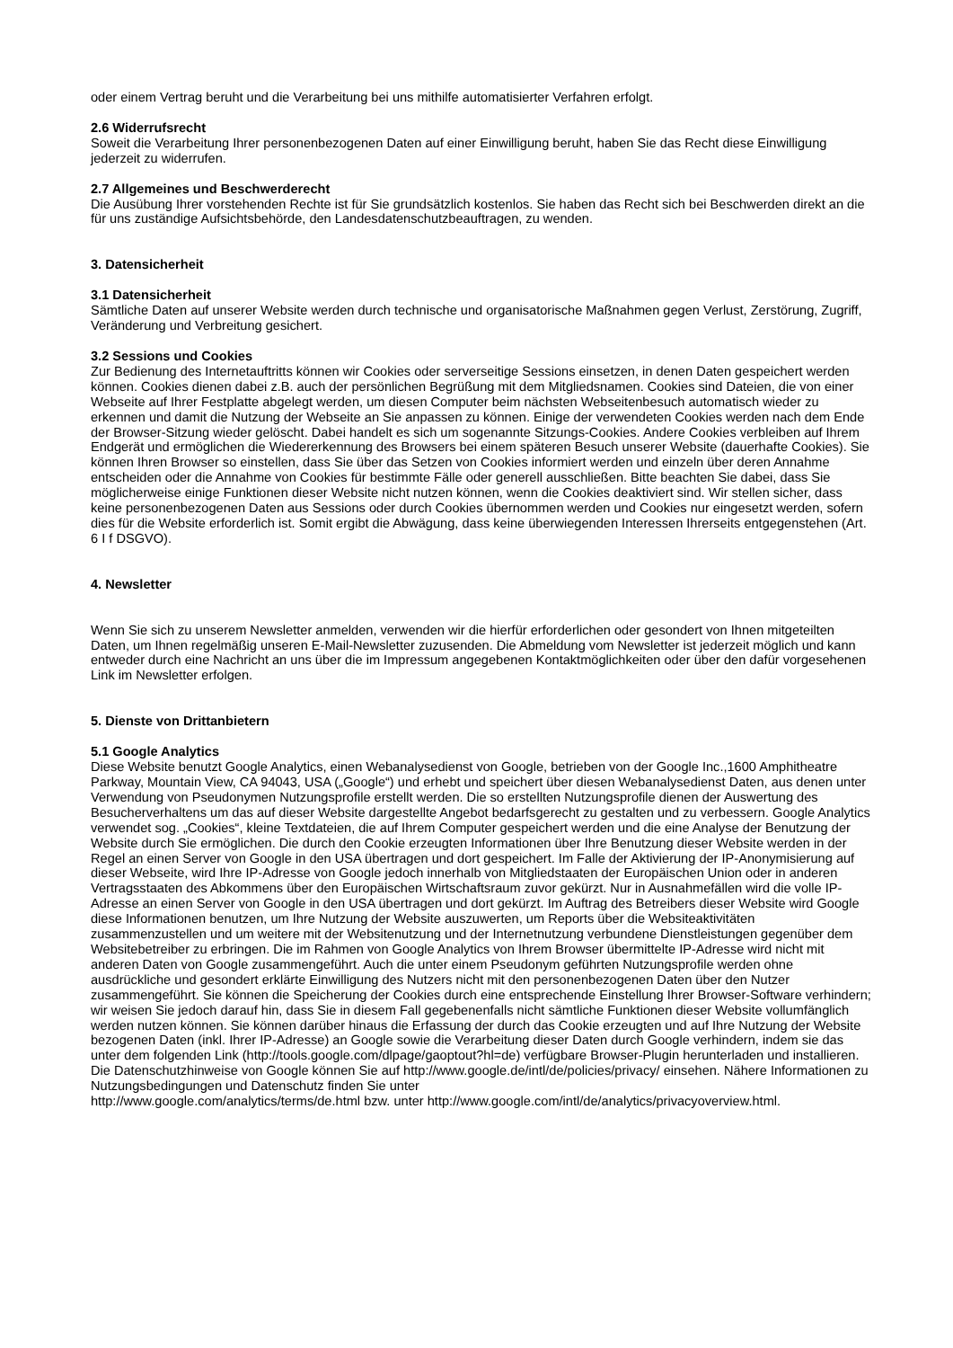oder einem Vertrag beruht und die Verarbeitung bei uns mithilfe automatisierter Verfahren erfolgt.
2.6 Widerrufsrecht
Soweit die Verarbeitung Ihrer personenbezogenen Daten auf einer Einwilligung beruht, haben Sie das Recht diese Einwilligung jederzeit zu widerrufen.
2.7 Allgemeines und Beschwerderecht
Die Ausübung Ihrer vorstehenden Rechte ist für Sie grundsätzlich kostenlos. Sie haben das Recht sich bei Beschwerden direkt an die für uns zuständige Aufsichtsbehörde, den Landesdatenschutzbeauftragen, zu wenden.
3. Datensicherheit
3.1 Datensicherheit
Sämtliche Daten auf unserer Website werden durch technische und organisatorische Maßnahmen gegen Verlust, Zerstörung, Zugriff, Veränderung und Verbreitung gesichert.
3.2 Sessions und Cookies
Zur Bedienung des Internetauftritts können wir Cookies oder serverseitige Sessions einsetzen, in denen Daten gespeichert werden können. Cookies dienen dabei z.B. auch der persönlichen Begrüßung mit dem Mitgliedsnamen. Cookies sind Dateien, die von einer Webseite auf Ihrer Festplatte abgelegt werden, um diesen Computer beim nächsten Webseitenbesuch automatisch wieder zu erkennen und damit die Nutzung der Webseite an Sie anpassen zu können. Einige der verwendeten Cookies werden nach dem Ende der Browser-Sitzung wieder gelöscht. Dabei handelt es sich um sogenannte Sitzungs-Cookies. Andere Cookies verbleiben auf Ihrem Endgerät und ermöglichen die Wiedererkennung des Browsers bei einem späteren Besuch unserer Website (dauerhafte Cookies). Sie können Ihren Browser so einstellen, dass Sie über das Setzen von Cookies informiert werden und einzeln über deren Annahme entscheiden oder die Annahme von Cookies für bestimmte Fälle oder generell ausschließen. Bitte beachten Sie dabei, dass Sie möglicherweise einige Funktionen dieser Website nicht nutzen können, wenn die Cookies deaktiviert sind. Wir stellen sicher, dass keine personenbezogenen Daten aus Sessions oder durch Cookies übernommen werden und Cookies nur eingesetzt werden, sofern dies für die Website erforderlich ist. Somit ergibt die Abwägung, dass keine überwiegenden Interessen Ihrerseits entgegenstehen (Art. 6 I f DSGVO).
4. Newsletter
Wenn Sie sich zu unserem Newsletter anmelden, verwenden wir die hierfür erforderlichen oder gesondert von Ihnen mitgeteilten Daten, um Ihnen regelmäßig unseren E-Mail-Newsletter zuzusenden. Die Abmeldung vom Newsletter ist jederzeit möglich und kann entweder durch eine Nachricht an uns über die im Impressum angegebenen Kontaktmöglichkeiten oder über den dafür vorgesehenen Link im Newsletter erfolgen.
5. Dienste von Drittanbietern
5.1 Google Analytics
Diese Website benutzt Google Analytics, einen Webanalysedienst von Google, betrieben von der Google Inc.,1600 Amphitheatre Parkway, Mountain View, CA 94043, USA („Google“) und erhebt und speichert über diesen Webanalysedienst Daten, aus denen unter Verwendung von Pseudonymen Nutzungsprofile erstellt werden. Die so erstellten Nutzungsprofile dienen der Auswertung des Besucherverhaltens um das auf dieser Website dargestellte Angebot bedarfsgerecht zu gestalten und zu verbessern. Google Analytics verwendet sog. „Cookies“, kleine Textdateien, die auf Ihrem Computer gespeichert werden und die eine Analyse der Benutzung der Website durch Sie ermöglichen. Die durch den Cookie erzeugten Informationen über Ihre Benutzung dieser Website werden in der Regel an einen Server von Google in den USA übertragen und dort gespeichert. Im Falle der Aktivierung der IP-Anonymisierung auf dieser Webseite, wird Ihre IP-Adresse von Google jedoch innerhalb von Mitgliedstaaten der Europäischen Union oder in anderen Vertragsstaaten des Abkommens über den Europäischen Wirtschaftsraum zuvor gekürzt. Nur in Ausnahmefällen wird die volle IP-Adresse an einen Server von Google in den USA übertragen und dort gekürzt. Im Auftrag des Betreibers dieser Website wird Google diese Informationen benutzen, um Ihre Nutzung der Website auszuwerten, um Reports über die Websiteaktivitäten zusammenzustellen und um weitere mit der Websitenutzung und der Internetnutzung verbundene Dienstleistungen gegenüber dem Websitebetreiber zu erbringen. Die im Rahmen von Google Analytics von Ihrem Browser übermittelte IP-Adresse wird nicht mit anderen Daten von Google zusammengeführt. Auch die unter einem Pseudonym geführten Nutzungsprofile werden ohne ausdrückliche und gesondert erklärte Einwilligung des Nutzers nicht mit den personenbezogenen Daten über den Nutzer zusammengeführt. Sie können die Speicherung der Cookies durch eine entsprechende Einstellung Ihrer Browser-Software verhindern; wir weisen Sie jedoch darauf hin, dass Sie in diesem Fall gegebenenfalls nicht sämtliche Funktionen dieser Website vollumfänglich werden nutzen können. Sie können darüber hinaus die Erfassung der durch das Cookie erzeugten und auf Ihre Nutzung der Website bezogenen Daten (inkl. Ihrer IP-Adresse) an Google sowie die Verarbeitung dieser Daten durch Google verhindern, indem sie das unter dem folgenden Link (http://tools.google.com/dlpage/gaoptout?hl=de) verfügbare Browser-Plugin herunterladen und installieren.
Die Datenschutzhinweise von Google können Sie auf http://www.google.de/intl/de/policies/privacy/ einsehen. Nähere Informationen zu Nutzungsbedingungen und Datenschutz finden Sie unter
http://www.google.com/analytics/terms/de.html bzw. unter http://www.google.com/intl/de/analytics/privacyoverview.html.